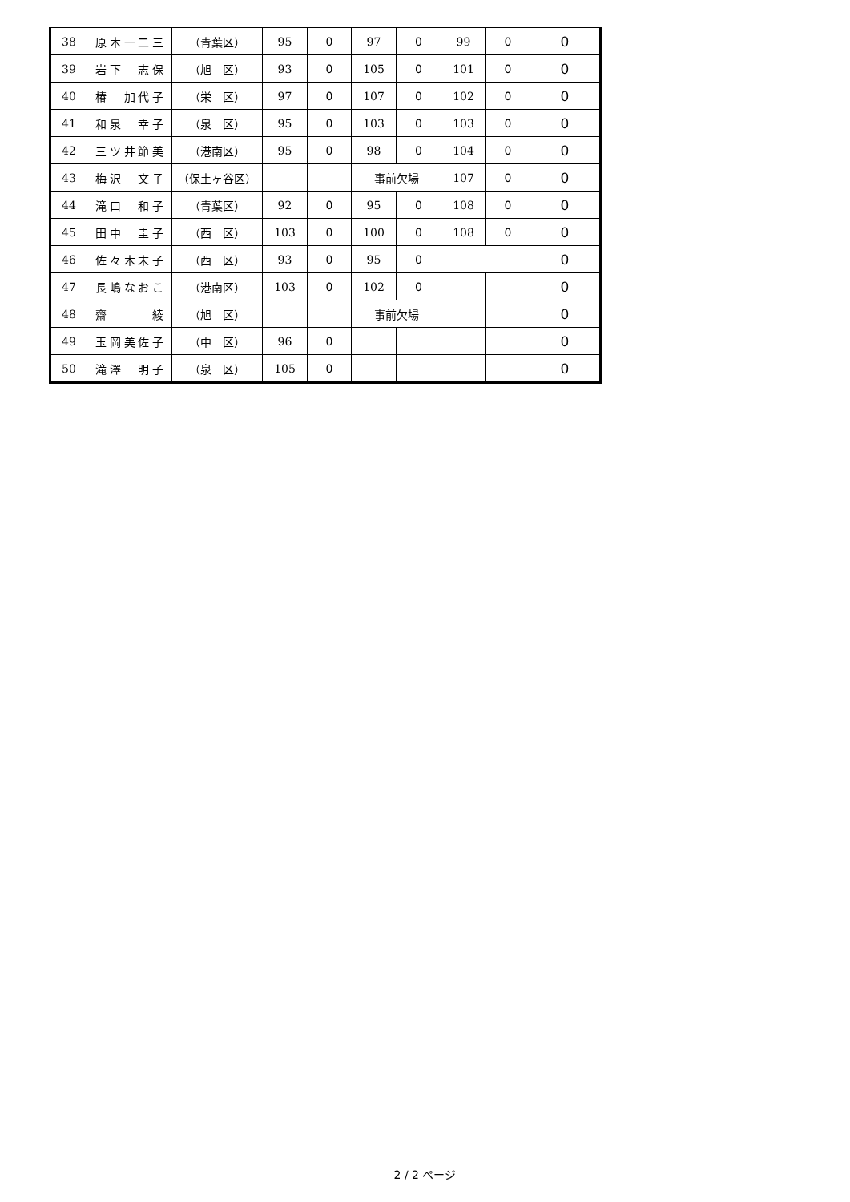| 38 | 原木一二三 | （青葉区） | 95 | 0 | 97 | 0 | 99 | 0 | 0 |
| 39 | 岩下 志保 | （旭 区） | 93 | 0 | 105 | 0 | 101 | 0 | 0 |
| 40 | 椿 加代子 | （栄 区） | 97 | 0 | 107 | 0 | 102 | 0 | 0 |
| 41 | 和泉 幸子 | （泉 区） | 95 | 0 | 103 | 0 | 103 | 0 | 0 |
| 42 | 三ツ井節美 | （港南区） | 95 | 0 | 98 | 0 | 104 | 0 | 0 |
| 43 | 梅沢 文子 | （保土ヶ谷区） | | | 事前欠場 | | 107 | 0 | 0 |
| 44 | 滝口 和子 | （青葉区） | 92 | 0 | 95 | 0 | 108 | 0 | 0 |
| 45 | 田中 圭子 | （西 区） | 103 | 0 | 100 | 0 | 108 | 0 | 0 |
| 46 | 佐々木末子 | （西 区） | 93 | 0 | 95 | 0 | | | 0 |
| 47 | 長嶋なおこ | （港南区） | 103 | 0 | 102 | 0 | | | 0 |
| 48 | 齋 綾 | （旭 区） | | | 事前欠場 | | | | 0 |
| 49 | 玉岡美佐子 | （中 区） | 96 | 0 | | | | | 0 |
| 50 | 滝澤 明子 | （泉 区） | 105 | 0 | | | | | 0 |
2 / 2 ページ